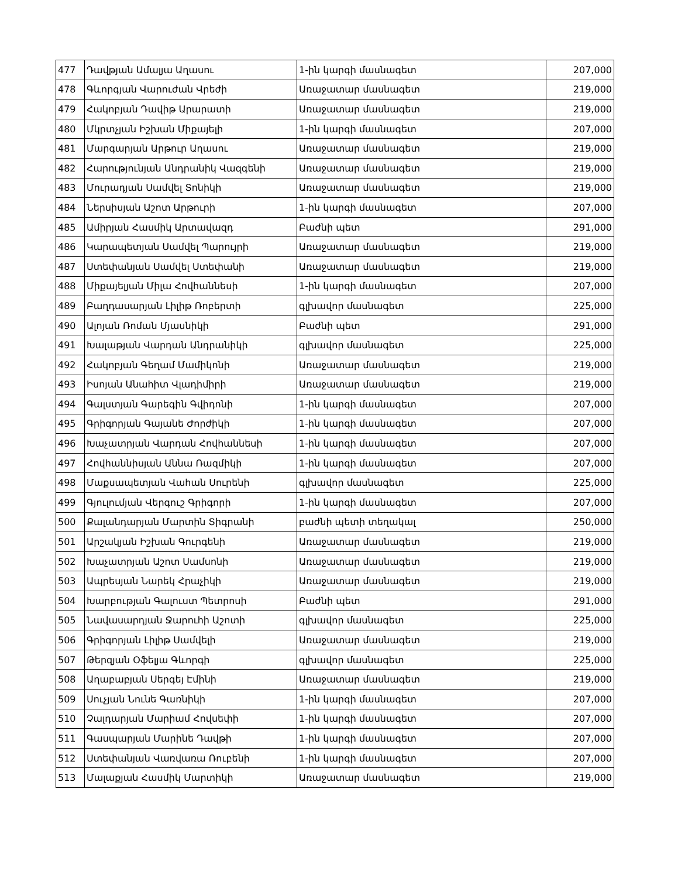| 477 | Դավթյան Ամալյա Աղասու | 1-ին կարգի մասնագետ | 207,000 |
| 478 | Գևորգյան Վարուժան Վրեժի | Առաջատար մասնագետ | 219,000 |
| 479 | Հակոբյան Դավիթ Արարատի | Առաջատար մասնագետ | 219,000 |
| 480 | Մկրտչյան Իշխան Միքայելի | 1-ին կարգի մասնագետ | 207,000 |
| 481 | Մարգարյան Արթուր Աղասու | Առաջատար մասնագետ | 219,000 |
| 482 | Հարությունյան Անդրանիկ Վազգենի | Առաջատար մասնագետ | 219,000 |
| 483 | Մուրադյան Սամվել Տոնիկի | Առաջատար մասնագետ | 219,000 |
| 484 | Ներսիսյան Աշոտ Արթուրի | 1-ին կարգի մասնագետ | 207,000 |
| 485 | Ամիրյան Հասմիկ Արտավազդ | Բաժնի պետ | 291,000 |
| 486 | Կարապետյան Սամվել Պարույրի | Առաջատար մասնագետ | 219,000 |
| 487 | Ստեփանյան Սամվել Ստեփանի | Առաջատար մասնագետ | 219,000 |
| 488 | Միքայելյան Միլա Հովհաննեսի | 1-ին կարգի մասնագետ | 207,000 |
| 489 | Բաղդասարյան Լիլիթ Ռոբերտի | գլխավոր մասնագետ | 225,000 |
| 490 | Ալոյան Ռոման Մյասնիկի | Բաժնի պետ | 291,000 |
| 491 | Խալաթյան Վարդան Անդրանիկի | գլխավոր մասնագետ | 225,000 |
| 492 | Հակոբյան Գեղամ Մամիկոնի | Առաջատար մասնագետ | 219,000 |
| 493 | Իսոյան Անահիտ Վլադիմիրի | Առաջատար մասնագետ | 219,000 |
| 494 | Գալստյան Գարեգին Գվիդոնի | 1-ին կարգի մասնագետ | 207,000 |
| 495 | Գրիգորյան Գայանե Ժորժիկի | 1-ին կարգի մասնագետ | 207,000 |
| 496 | Խաչատրյան Վարդան Հովհաննեսի | 1-ին կարգի մասնագետ | 207,000 |
| 497 | Հովհաննիսյան Աննա Ռազմիկի | 1-ին կարգի մասնագետ | 207,000 |
| 498 | Մաքսապետյան Վահան Սուրենի | գլխավոր մասնագետ | 225,000 |
| 499 | Գյուլումյան Վերգուշ Գրիգորի | 1-ին կարգի մասնագետ | 207,000 |
| 500 | Քալանդարյան Մարտին Տիգրանի | բաժնի պետի տեղակալ | 250,000 |
| 501 | Արշակյան Իշխան Գուրգենի | Առաջատար մասնագետ | 219,000 |
| 502 | Խաչատրյան Աշոտ Սամսոնի | Առաջատար մասնագետ | 219,000 |
| 503 | Ապրեսյան Նարեկ Հրաչիկի | Առաջատար մասնագետ | 219,000 |
| 504 | Խարբության Գալուստ Պետրոսի | Բաժնի պետ | 291,000 |
| 505 | Նավասարդյան Ջարուհի Աշոտի | գլխավոր մասնագետ | 225,000 |
| 506 | Գրիգորյան Լիլիթ Սամվելի | Առաջատար մասնագետ | 219,000 |
| 507 | Թերզյան Օֆելյա Գևորգի | գլխավոր մասնագետ | 225,000 |
| 508 | Աղաբաբյան Սերգեյ Էմինի | Առաջատար մասնագետ | 219,000 |
| 509 | Սուչյան Նունե Գառնիկի | 1-ին կարգի մասնագետ | 207,000 |
| 510 | Չալդարյան Մարիամ Հովսեփի | 1-ին կարգի մասնագետ | 207,000 |
| 511 | Գասպարյան Մարինե Դավթի | 1-ին կարգի մասնագետ | 207,000 |
| 512 | Ստեփանյան Վառվառա Ռուբենի | 1-ին կարգի մասնագետ | 207,000 |
| 513 | Մալաքյան Հասմիկ Մարտիկի | Առաջատար մասնագետ | 219,000 |